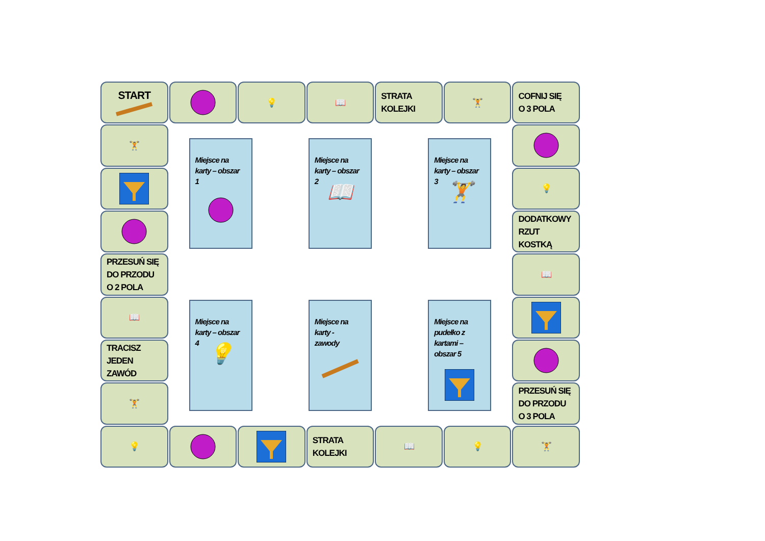START
💡
📖
STRATA
KOLEJKI
🏋
COFNIJ SIĘ
O 3 POLA
🏋
Miejsce na
karty – obszar
1
Miejsce na
karty – obszar
2
📖
Miejsce na
karty – obszar
3
🏋
Miejsce na
karty – obszar
4
💡
Miejsce na
karty -
zawody
Miejsce na
pudełko z
kartami –
obszar 5
💡
DODATKOWY
RZUT KOSTKĄ
PRZESUŃ SIĘ
DO PRZODU
O 2 POLA
📖
📖
TRACISZ
JEDEN
ZAWÓD
🏋
PRZESUŃ SIĘ
DO PRZODU
O 3 POLA
💡
STRATA
KOLEJKI
📖
💡
🏋